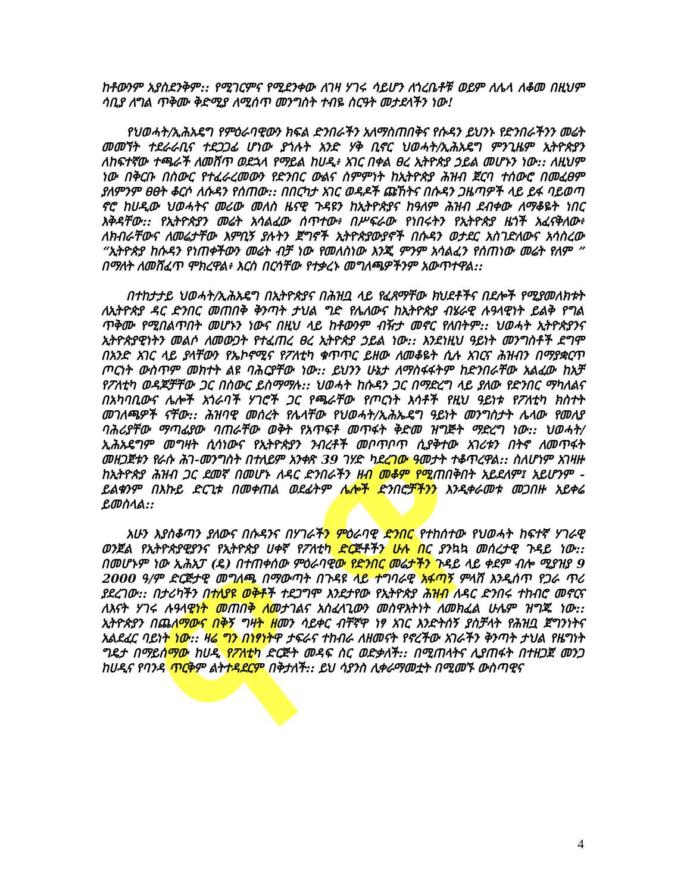ዋ ዋ
ከቶውንም አያስደንቅም:: የሚገርምና የሚደንቀው ለገዛ ሃገሩ ሳይሆን ለጎረቤቶቹ ወይም ለሌላ ለቆመ በዚህም ሳቢያ ለግል ጥቅሙ ቅድሚያ ለሚሰጥ መንግስት ተብዬ ስርዓት መታደላችን ነው!
የህወሓት/ኢሕአዴግ የምዕራባዊውን ክፍል ድንበራችን አለማስጠበቅና የሱዳን ይህንኑ የድንበራችንን መሬት መመኘት ተደራራቢና ተደጋጋፊ ሆነው ያጎሉት አንድ ሃቅ ቢኖር ህወሓት/ኢሕአዴግ ምንጊዜም ኢትዮጵያን ለከፍተኛው ተጫራች ለመሸጥ ወደኋላ የማይል ከሀዲ፥ አገር በቀል ፀረ ኢትዮጵያ ኃይል መሆኑን ነው:: ለዚህም ነው በቅርቡ በስውር የተፈራረመውን የድንበር ውልና ስምምነት ከኢትዮጵያ ሕዝብ ጀርባ ተሰውሮ በመፈፀም ያለምንም ፀፀት ቆርሶ ለሱዳን የሰጠው:: በበርካታ አገር ወዳዶች ጩኸትና በሱዳን ጋዜጣዎች ላይ ይፋ ባይወጣ ኖሮ ከሀዲው ህወሓትና መሪው መለስ ዜናዊ ጉዳዩን ከኢትዮጵያና ከዓለም ሕዝብ ደብቀው ለማቆዬት ነበር እቅዳቸው:: የኢትዮጵያን መሬት አሳልፈው ሰጥተው፥ በሥፍራው የነበሩትን የኢትዮጵያ ዜጎች አፈናቅለው፥ ለክብራቸውና ለመሬታቸው እምቢኝ ያሉትን ጀግኖች ኢትዮጵያውያኖች በሱዳን ወታደር አስገድለውና አሳስረው “ኢትዮጵያ ከሱዳን የነጠቀችውን መሬት ብቻ ነው የመለስነው እንጂ ምንም አሳልፈን የሰጠነው መሬት የለም ” በማለት ለመሸፈጥ ሞክረዋል፥ እርስ በርሳቸው የተቃረኑ መግለጫዎችንም አውጥተዋል::
በተከታታይ ህወሓት/ኢሕአዴግ በኢትዮጵያና በሕዝቧ ላይ የፈጸማቸው ክህደቶችና በደሎች የሚያመለክቱት ለኢትዮጵያ ዳር ድንበር መጠበቅ ቅንጣት ታህል ግድ የሌለውና ከኢትዮጵያ ብሄራዊ ሉዓላዊነት ይልቅ የግል ጥቅሙ የሚበልጥበት መሆኑን ነውና በዚህ ላይ ከቶውንም ብዥታ መኖር የለበትም:: ህወሓት ኢትዮጵያንና ኢትዮጵያዊነትን መልሶ ለመውጋት የተፈጠረ ፀረ ኢትዮጵያ ኃይል ነው:: እንደነዚህ ዓይነት መንግስቶች ደግሞ በአንድ አገር ላይ ያላቸውን የኤኮኖሚና የፖለቲካ ቁጥጥር ይዘው ለመቆዬት ሲሉ አገርና ሕዝብን በማያቋርጥ ጦርነት ውስጥም መክተት ልዩ ባሕርያቸው ነው:: ይህንን ሁኔታ ለማስፋፋትም ከድንበራቸው አልፈው ከአቻ የፖለቲካ ወዳጆቻቸው ጋር በስውር ይስማማሉ:: ህወሓት ከሱዳን ጋር በማድረግ ላይ ያለው የድንበር ማካለልና በአካባቢውና ሌሎች አጎራባች ሃገሮች ጋር የጫራቸው የጦርነት እሳቶች የዚህ ዓይነቱ የፖለቲካ ክስተት መገለጫዎች ናቸው:: ሕዝባዊ መሰረት የሌላቸው የህወሓት/ኢሕኤዴግ ዓይነት መንግስታት ሌላው የመለያ ባሕሪያቸው ማጣፊያው ባጠራቸው ወቅት የአጥፍቶ መጥፋት ቅድመ ዝግጅት ማድረግ ነው:: ህወሓት/ኢሕአዴግም መግዛት ሲሳነውና የኢትዮጵያን ንብረቶች መቦጥቦጥ ሲያቅተው አገሪቱን በትኖ ለመጥፋት መዘጋጀቱን የራሱ ሕገ-መንግስት በተለይም አንቀጽ 39 ገሃድ ካደረገው ዓመታት ተቆጥረዋል:: ስለሆነም አገዛዙ ከኢትዮጵያ ሕዝብ ጋር ደመኛ በመሆኑ ለዳር ድንበራችን ዘብ መቆም የሚጠበቅበት አይደለም፤ አይሆንም - ይልቁንም በእኩይ ድርጊቱ በመቀጠል ወደፊትም ሌሎች ድንበሮቻችንን እንዲቀራመቱ መጋበዙ አይቀሬ ይመስላል::
አሁን እያስቆጣን ያለውና በሱዳንና በሃገራችን ምዕራባዊ ድንበር የተከሰተው የህወሓት ከፍተኛ ሃገራዊ ወንጀል የኢትዮጵያዊያንና የኢትዮጵያ ሀቀኛ የፖለቲካ ድርጅቶችን ሁሉ በር ያንኳኳ መሰረታዊ ጉዳይ ነው:: በመሆኑም ነው ኢሕአፓ (ዴ) በተጠቀሰው ምዕራባዊው የድንበር መሬታችን ጉዳይ ላይ ቀደም ብሎ ሚያዝያ 9 2000 ዓ/ም ድርጅታዊ መግለጫ በማውጣት በጉዳዩ ላይ ተግባራዊ አፋጣኝ ምላሽ እንዲሰጥ የጋራ ጥሪ ያደረገው:: በታሪካችን በተለያዩ ወቅቶች ተደጋግሞ እንደታየው የኢትዮጵያ ሕዝብ ለዳር ድንበሩ ተከብሮ መኖርና ለእናት ሃገሩ ሉዓላዊነት መጠበቅ ለመታገልና አስፈላጊውን መስዋእትነት ለመክፈል ሁሌም ዝግጁ ነው:: ኢትዮጵያን በጨለማውና በቅኝ ግዛት ዘመን ሳይቀር ብቸኛዋ ነፃ አገር እንድትሰኝ ያስቻላት የሕዝቧ ጀግንነትና አልደፈር ባይነት ነው:: ዛሬ ግን በነፃነትዋ ታፍራና ተከብራ ለዘመናት የኖረችው አገራችን ቅንጣት ታህል የዜግነት ግዴታ በማይሰማው ከሀዲ የፖለቲካ ድርጅት መዳፍ ስር ወድቃለች:: በሚጠላትና ሊያጠፋት በተዘጋጀ መንጋ ከሀዲና የባንዳ ጥርቅም ልትተዳደርም በቅታለች:: ይህ ሳያንስ ሊቀራማመቷት በሚመኙ ውስጣዊና
4